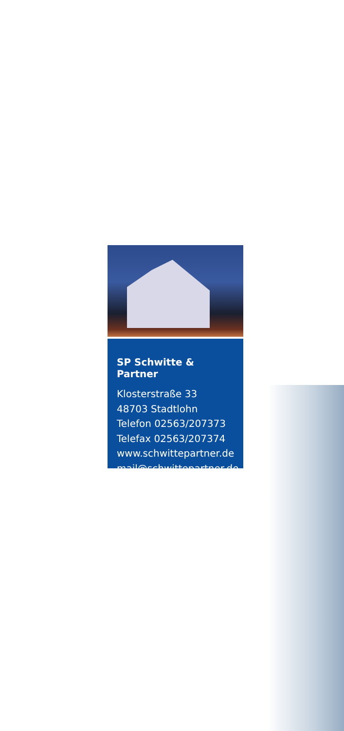SP Schwitte & Partner
Klosterstraße 33
48703 Stadtlohn
Telefon 02563/207373
Telefax 02563/207374
www.schwittepartner.de
mail@schwittepartner.de